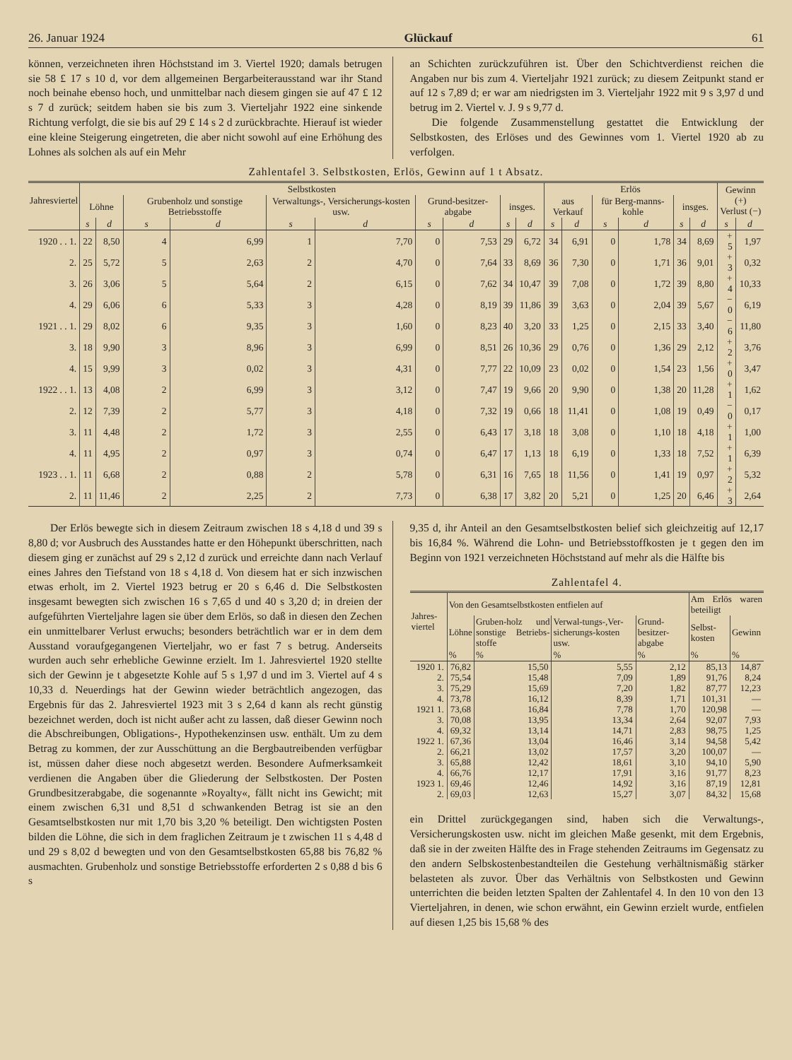26. Januar 1924 Glückauf 61
können, verzeichneten ihren Höchststand im 3. Viertel 1920; damals betrugen sie 58 £ 17 s 10 d, vor dem allgemeinen Bergarbeiterausstand war ihr Stand noch beinahe ebenso hoch, und unmittelbar nach diesem gingen sie auf 47 £ 12 s 7 d zurück; seitdem haben sie bis zum 3. Vierteljahr 1922 eine sinkende Richtung verfolgt, die sie bis auf 29 £ 14 s 2 d zurückbrachte. Hierauf ist wieder eine kleine Steigerung eingetreten, die aber nicht sowohl auf eine Erhöhung des Lohnes als solchen als auf ein Mehr
an Schichten zurückzuführen ist. Über den Schichtverdienst reichen die Angaben nur bis zum 4. Vierteljahr 1921 zurück; zu diesem Zeitpunkt stand er auf 12 s 7,89 d; er war am niedrigsten im 3. Vierteljahr 1922 mit 9 s 3,97 d und betrug im 2. Viertel v. J. 9 s 9,77 d.
Die folgende Zusammenstellung gestattet die Entwicklung der Selbstkosten, des Erlöses und des Gewinnes vom 1. Viertel 1920 ab zu verfolgen.
Zahlentafel 3. Selbstkosten, Erlös, Gewinn auf 1 t Absatz.
| Jahresviertel | Selbstkosten | | | | | | | | | | Erlös | | | | | | Gewinn (+) Verlust (−) | |
| --- | --- | --- | --- | --- | --- | --- | --- | --- | --- | --- | --- | --- | --- | --- | --- | --- | --- | --- |
| | Löhne | | Grubenholz und sonstige Betriebsstoffe | | Verwaltungs-, Versicherungs-kosten usw. | | Grund-besitzer-abgabe | | insges. | | aus Verkauf | | für Berg-manns-kohle | | insges. | | | |
| | s | d | s | d | s | d | s | d | s | d | s | d | s | d | s | d | s | d |
| 1920 . . 1. | 22 | 8,50 | 4 | 6,99 | 1 | 7,70 | 0 | 7,53 | 29 | 6,72 | 34 | 6,91 | 0 | 1,78 | 34 | 8,69 | + 5 | 1,97 |
| 2. | 25 | 5,72 | 5 | 2,63 | 2 | 4,70 | 0 | 7,64 | 33 | 8,69 | 36 | 7,30 | 0 | 1,71 | 36 | 9,01 | + 3 | 0,32 |
| 3. | 26 | 3,06 | 5 | 5,64 | 2 | 6,15 | 0 | 7,62 | 34 | 10,47 | 39 | 7,08 | 0 | 1,72 | 39 | 8,80 | + 4 | 10,33 |
| 4. | 29 | 6,06 | 6 | 5,33 | 3 | 4,28 | 0 | 8,19 | 39 | 11,86 | 39 | 3,63 | 0 | 2,04 | 39 | 5,67 | − 0 | 6,19 |
| 1921 . . 1. | 29 | 8,02 | 6 | 9,35 | 3 | 1,60 | 0 | 8,23 | 40 | 3,20 | 33 | 1,25 | 0 | 2,15 | 33 | 3,40 | − 6 | 11,80 |
| 3. | 18 | 9,90 | 3 | 8,96 | 3 | 6,99 | 0 | 8,51 | 26 | 10,36 | 29 | 0,76 | 0 | 1,36 | 29 | 2,12 | + 2 | 3,76 |
| 4. | 15 | 9,99 | 3 | 0,02 | 3 | 4,31 | 0 | 7,77 | 22 | 10,09 | 23 | 0,02 | 0 | 1,54 | 23 | 1,56 | + 0 | 3,47 |
| 1922 . . 1. | 13 | 4,08 | 2 | 6,99 | 3 | 3,12 | 0 | 7,47 | 19 | 9,66 | 20 | 9,90 | 0 | 1,38 | 20 | 11,28 | + 1 | 1,62 |
| 2. | 12 | 7,39 | 2 | 5,77 | 3 | 4,18 | 0 | 7,32 | 19 | 0,66 | 18 | 11,41 | 0 | 1,08 | 19 | 0,49 | − 0 | 0,17 |
| 3. | 11 | 4,48 | 2 | 1,72 | 3 | 2,55 | 0 | 6,43 | 17 | 3,18 | 18 | 3,08 | 0 | 1,10 | 18 | 4,18 | + 1 | 1,00 |
| 4. | 11 | 4,95 | 2 | 0,97 | 3 | 0,74 | 0 | 6,47 | 17 | 1,13 | 18 | 6,19 | 0 | 1,33 | 18 | 7,52 | + 1 | 6,39 |
| 1923 . . 1. | 11 | 6,68 | 2 | 0,88 | 2 | 5,78 | 0 | 6,31 | 16 | 7,65 | 18 | 11,56 | 0 | 1,41 | 19 | 0,97 | + 2 | 5,32 |
| 2. | 11 | 11,46 | 2 | 2,25 | 2 | 7,73 | 0 | 6,38 | 17 | 3,82 | 20 | 5,21 | 0 | 1,25 | 20 | 6,46 | + 3 | 2,64 |
Der Erlös bewegte sich in diesem Zeitraum zwischen 18 s 4,18 d und 39 s 8,80 d; vor Ausbruch des Ausstandes hatte er den Höhepunkt überschritten, nach diesem ging er zunächst auf 29 s 2,12 d zurück und erreichte dann nach Verlauf eines Jahres den Tiefstand von 18 s 4,18 d. Von diesem hat er sich inzwischen etwas erholt, im 2. Viertel 1923 betrug er 20 s 6,46 d. Die Selbstkosten insgesamt bewegten sich zwischen 16 s 7,65 d und 40 s 3,20 d; in dreien der aufgeführten Vierteljahre lagen sie über dem Erlös, so daß in diesen den Zechen ein unmittelbarer Verlust erwuchs; besonders beträchtlich war er in dem dem Ausstand voraufgegangenen Vierteljahr, wo er fast 7 s betrug. Anderseits wurden auch sehr erhebliche Gewinne erzielt. Im 1. Jahresviertel 1920 stellte sich der Gewinn je t abgesetzte Kohle auf 5 s 1,97 d und im 3. Viertel auf 4 s 10,33 d. Neuerdings hat der Gewinn wieder beträchtlich angezogen, das Ergebnis für das 2. Jahresviertel 1923 mit 3 s 2,64 d kann als recht günstig bezeichnet werden, doch ist nicht außer acht zu lassen, daß dieser Gewinn noch die Abschreibungen, Obligations-, Hypothekenzinsen usw. enthält. Um zu dem Betrag zu kommen, der zur Ausschüttung an die Bergbautreibenden verfügbar ist, müssen daher diese noch abgesetzt werden. Besondere Aufmerksamkeit verdienen die Angaben über die Gliederung der Selbstkosten. Der Posten Grundbesitzerabgabe, die sogenannte »Royalty«, fällt nicht ins Gewicht; mit einem zwischen 6,31 und 8,51 d schwankenden Betrag ist sie an den Gesamtselbstkosten nur mit 1,70 bis 3,20 % beteiligt. Den wichtigsten Posten bilden die Löhne, die sich in dem fraglichen Zeitraum je t zwischen 11 s 4,48 d und 29 s 8,02 d bewegten und von den Gesamtselbstkosten 65,88 bis 76,82 % ausmachten. Grubenholz und sonstige Betriebsstoffe erforderten 2 s 0,88 d bis 6 s
9,35 d, ihr Anteil an den Gesamtselbstkosten belief sich gleichzeitig auf 12,17 bis 16,84 %. Während die Lohn- und Betriebsstoffkosten je t gegen den im Beginn von 1921 verzeichneten Höchststand auf mehr als die Hälfte bis
Zahlentafel 4.
| Jahres-viertel | Von den Gesamtselbstkosten entfielen auf | | | | Am Erlös waren beteiligt | |
| --- | --- | --- | --- | --- | --- | --- |
| | Löhne | Gruben-holz und sonstige Betriebs-stoffe | Verwal-tungs-,Ver-sicherungs-kosten usw. | Grund-besitzer-abgabe | Selbst-kosten | Gewinn |
| | % | % | % | % | % | % |
| 1920 1. | 76,82 | 15,50 | 5,55 | 2,12 | 85,13 | 14,87 |
| 2. | 75,54 | 15,48 | 7,09 | 1,89 | 91,76 | 8,24 |
| 3. | 75,29 | 15,69 | 7,20 | 1,82 | 87,77 | 12,23 |
| 4. | 73,78 | 16,12 | 8,39 | 1,71 | 101,31 | — |
| 1921 1. | 73,68 | 16,84 | 7,78 | 1,70 | 120,98 | — |
| 3. | 70,08 | 13,95 | 13,34 | 2,64 | 92,07 | 7,93 |
| 4. | 69,32 | 13,14 | 14,71 | 2,83 | 98,75 | 1,25 |
| 1922 1. | 67,36 | 13,04 | 16,46 | 3,14 | 94,58 | 5,42 |
| 2. | 66,21 | 13,02 | 17,57 | 3,20 | 100,07 | — |
| 3. | 65,88 | 12,42 | 18,61 | 3,10 | 94,10 | 5,90 |
| 4. | 66,76 | 12,17 | 17,91 | 3,16 | 91,77 | 8,23 |
| 1923 1. | 69,46 | 12,46 | 14,92 | 3,16 | 87,19 | 12,81 |
| 2. | 69,03 | 12,63 | 15,27 | 3,07 | 84,32 | 15,68 |
ein Drittel zurückgegangen sind, haben sich die Verwaltungs-, Versicherungskosten usw. nicht im gleichen Maße gesenkt, mit dem Ergebnis, daß sie in der zweiten Hälfte des in Frage stehenden Zeitraums im Gegensatz zu den andern Selbskostenbestandteilen die Gestehung verhältnismäßig stärker belasteten als zuvor. Über das Verhältnis von Selbstkosten und Gewinn unterrichten die beiden letzten Spalten der Zahlentafel 4. In den 10 von den 13 Vierteljahren, in denen, wie schon erwähnt, ein Gewinn erzielt wurde, entfielen auf diesen 1,25 bis 15,68 % des